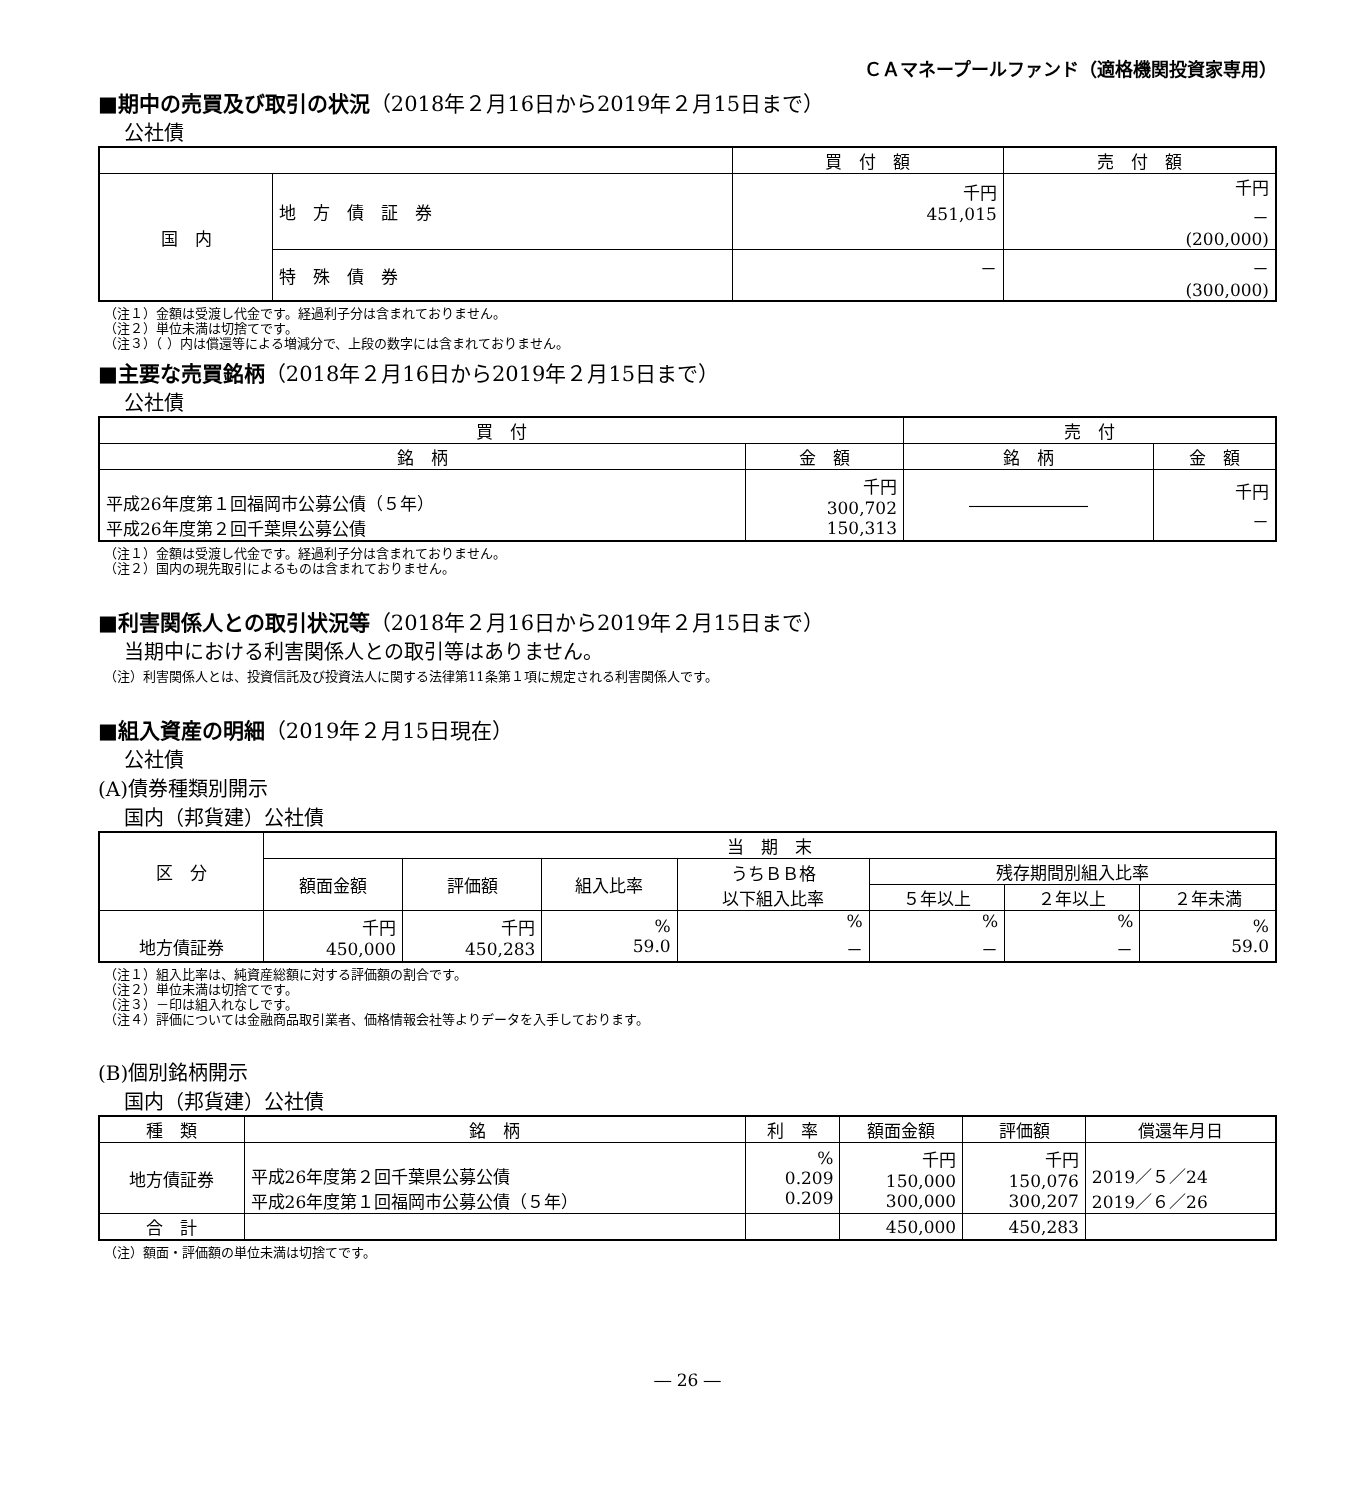ＣＡマネープールファンド（適格機関投資家専用）
■期中の売買及び取引の状況（2018年２月16日から2019年２月15日まで）
公社債
| | | 買 付 額 | 売 付 額 |
| --- | --- | --- | --- |
| 国 内 | 地 方 債 証 券 | 千円 451,015 | 千円 － (200,000) |
| | 特 殊 債 券 | － | － (300,000) |
（注１）金額は受渡し代金です。経過利子分は含まれておりません。
（注２）単位未満は切捨てです。
（注３）（ ）内は償還等による増減分で、上段の数字には含まれておりません。
■主要な売買銘柄（2018年２月16日から2019年２月15日まで）
公社債
| 買 付 | | 売 付 | |
| --- | --- | --- | --- |
| 銘 柄 | 金 額 | 銘 柄 | 金 額 |
| 平成26年度第１回福岡市公募公債（５年） 平成26年度第２回千葉県公募公債 | 千円 300,702 150,313 | ――――――― | 千円 － |
（注１）金額は受渡し代金です。経過利子分は含まれておりません。
（注２）国内の現先取引によるものは含まれておりません。
■利害関係人との取引状況等（2018年２月16日から2019年２月15日まで）
当期中における利害関係人との取引等はありません。
（注）利害関係人とは、投資信託及び投資法人に関する法律第11条第１項に規定される利害関係人です。
■組入資産の明細（2019年２月15日現在）
公社債
(A)債券種類別開示
国内（邦貨建）公社債
| 区 分 | 当 期 末 | | | | | | |
| --- | --- | --- | --- | --- | --- | --- | --- |
| | 額面金額 | 評価額 | 組入比率 | うちＢＢ格 以下組入比率 | 残存期間別組入比率 | | |
| | | | | | ５年以上 | ２年以上 | ２年未満 |
| 地方債証券 | 千円 450,000 | 千円 450,283 | % 59.0 | % － | % － | % － | % 59.0 |
（注１）組入比率は、純資産総額に対する評価額の割合です。
（注２）単位未満は切捨てです。
（注３）－印は組入れなしです。
（注４）評価については金融商品取引業者、価格情報会社等よりデータを入手しております。
(B)個別銘柄開示
国内（邦貨建）公社債
| 種 類 | 銘 柄 | 利 率 | 額面金額 | 評価額 | 償還年月日 |
| --- | --- | --- | --- | --- | --- |
| 地方債証券 | 平成26年度第２回千葉県公募公債 平成26年度第１回福岡市公募公債（５年） | % 0.209 0.209 | 千円 150,000 300,000 | 千円 150,076 300,207 | 2019／５／24 2019／６／26 |
| 合 計 | | | 450,000 | 450,283 | |
（注）額面・評価額の単位未満は切捨てです。
― 26 ―